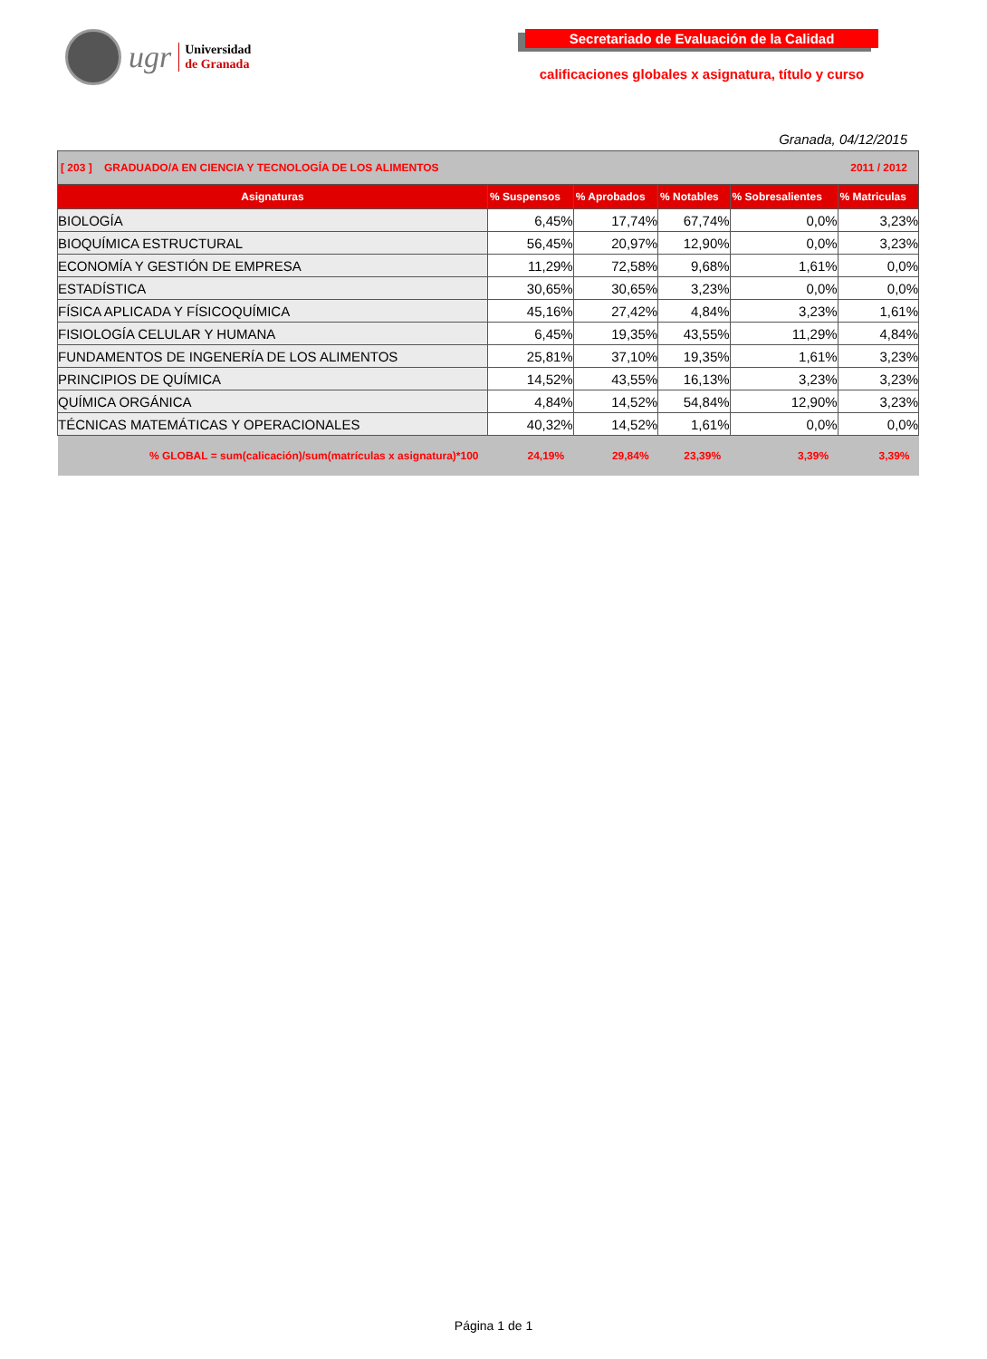ugr
Universidad
de Granada
Secretariado de Evaluación de la Calidad
calificaciones globales x asignatura, título y curso
Granada, 04/12/2015
| [ 203 ] GRADUADO/A EN CIENCIA Y TECNOLOGÍA DE LOS ALIMENTOS | | | | 2011 / 2012 | |
| Asignaturas | % Suspensos | % Aprobados | % Notables | % Sobresalientes | % Matriculas |
| BIOLOGÍA | 6,45% | 17,74% | 67,74% | 0,0% | 3,23% |
| BIOQUÍMICA ESTRUCTURAL | 56,45% | 20,97% | 12,90% | 0,0% | 3,23% |
| ECONOMÍA Y GESTIÓN DE EMPRESA | 11,29% | 72,58% | 9,68% | 1,61% | 0,0% |
| ESTADÍSTICA | 30,65% | 30,65% | 3,23% | 0,0% | 0,0% |
| FÍSICA APLICADA Y FÍSICOQUÍMICA | 45,16% | 27,42% | 4,84% | 3,23% | 1,61% |
| FISIOLOGÍA CELULAR Y HUMANA | 6,45% | 19,35% | 43,55% | 11,29% | 4,84% |
| FUNDAMENTOS DE INGENERÍA DE LOS ALIMENTOS | 25,81% | 37,10% | 19,35% | 1,61% | 3,23% |
| PRINCIPIOS DE QUÍMICA | 14,52% | 43,55% | 16,13% | 3,23% | 3,23% |
| QUÍMICA ORGÁNICA | 4,84% | 14,52% | 54,84% | 12,90% | 3,23% |
| TÉCNICAS MATEMÁTICAS Y OPERACIONALES | 40,32% | 14,52% | 1,61% | 0,0% | 0,0% |
| % GLOBAL = sum(calicación)/sum(matrículas x asignatura)*100 | 24,19% | 29,84% | 23,39% | 3,39% | 3,39% |
Página 1 de 1